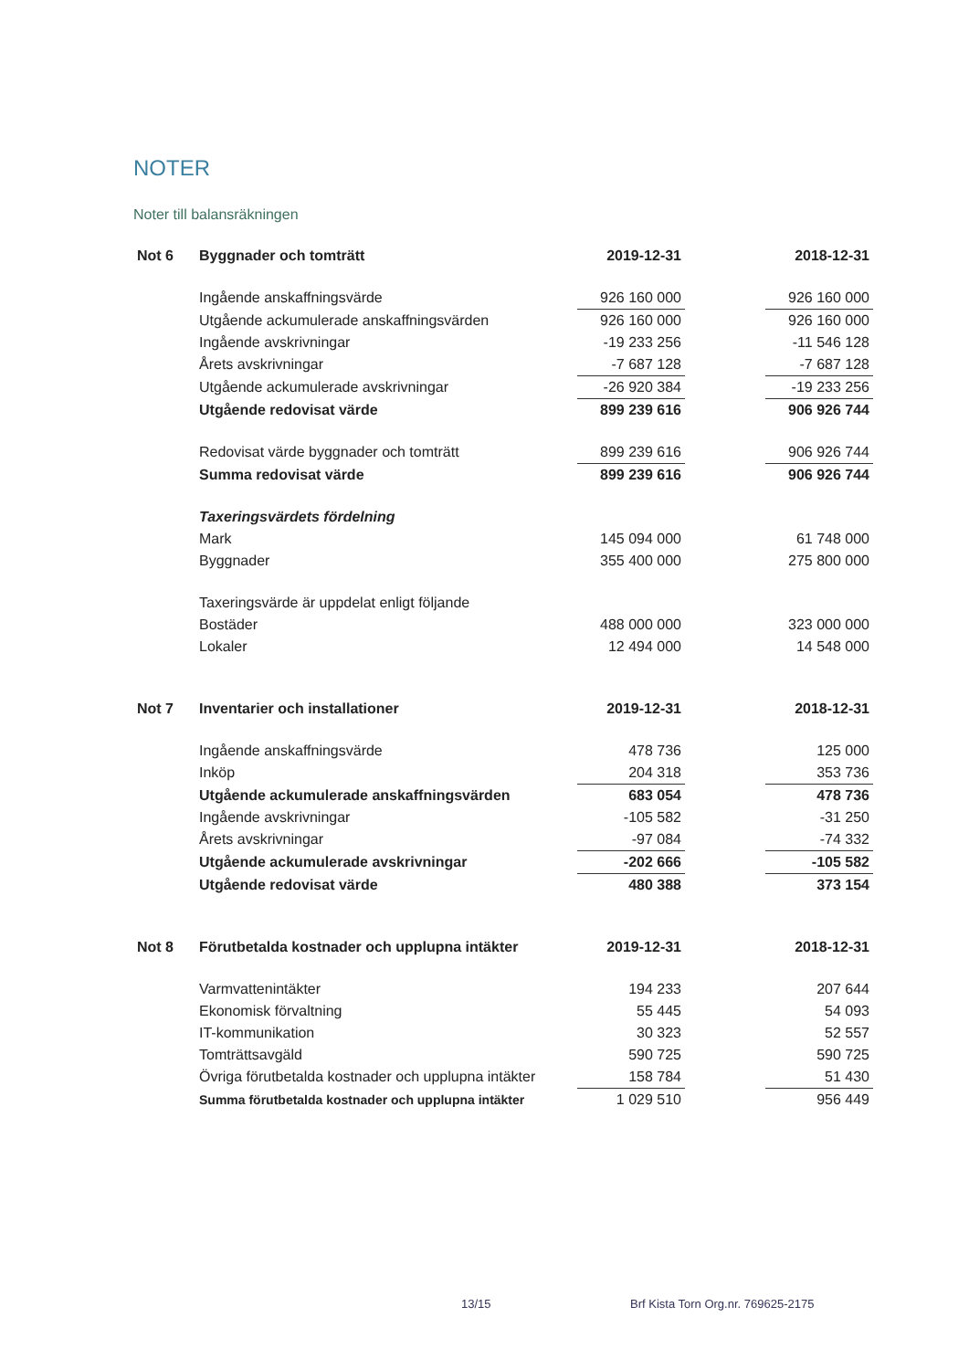NOTER
Noter till balansräkningen
| Not 6 | Byggnader och tomträtt | 2019-12-31 | | 2018-12-31 |
| | Ingående anskaffningsvärde | 926 160 000 | | 926 160 000 |
| | Utgående ackumulerade anskaffningsvärden | 926 160 000 | | 926 160 000 |
| | Ingående avskrivningar | -19 233 256 | | -11 546 128 |
| | Årets avskrivningar | -7 687 128 | | -7 687 128 |
| | Utgående ackumulerade avskrivningar | -26 920 384 | | -19 233 256 |
| | Utgående redovisat värde | 899 239 616 | | 906 926 744 |
| | Redovisat värde byggnader och tomträtt | 899 239 616 | | 906 926 744 |
| | Summa redovisat värde | 899 239 616 | | 906 926 744 |
| | Taxeringsvärdets fördelning | | | |
| | Mark | 145 094 000 | | 61 748 000 |
| | Byggnader | 355 400 000 | | 275 800 000 |
| | Taxeringsvärde är uppdelat enligt följande | | | |
| | Bostäder | 488 000 000 | | 323 000 000 |
| | Lokaler | 12 494 000 | | 14 548 000 |
| Not 7 | Inventarier och installationer | 2019-12-31 | | 2018-12-31 |
| | Ingående anskaffningsvärde | 478 736 | | 125 000 |
| | Inköp | 204 318 | | 353 736 |
| | Utgående ackumulerade anskaffningsvärden | 683 054 | | 478 736 |
| | Ingående avskrivningar | -105 582 | | -31 250 |
| | Årets avskrivningar | -97 084 | | -74 332 |
| | Utgående ackumulerade avskrivningar | -202 666 | | -105 582 |
| | Utgående redovisat värde | 480 388 | | 373 154 |
| Not 8 | Förutbetalda kostnader och upplupna intäkter | 2019-12-31 | | 2018-12-31 |
| | Varmvattenintäkter | 194 233 | | 207 644 |
| | Ekonomisk förvaltning | 55 445 | | 54 093 |
| | IT-kommunikation | 30 323 | | 52 557 |
| | Tomträttsavgäld | 590 725 | | 590 725 |
| | Övriga förutbetalda kostnader och upplupna intäkter | 158 784 | | 51 430 |
| | Summa förutbetalda kostnader och upplupna intäkter | 1 029 510 | | 956 449 |
13/15 Brf Kista Torn Org.nr. 769625-2175